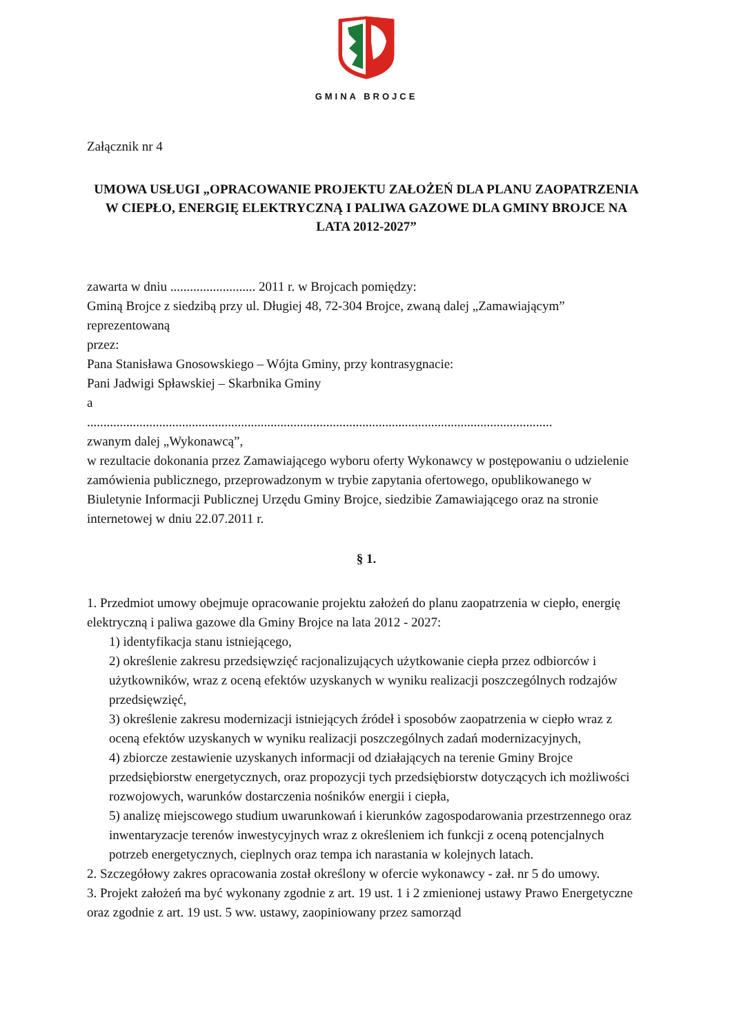GMINA BROJCE
Załącznik nr 4
UMOWA USŁUGI „OPRACOWANIE PROJEKTU ZAŁOŻEŃ DLA PLANU ZAOPATRZENIA W CIEPŁO, ENERGIĘ ELEKTRYCZNĄ I PALIWA GAZOWE DLA GMINY BROJCE NA LATA 2012-2027”
zawarta w dniu .......................... 2011 r. w Brojcach pomiędzy:
Gminą Brojce z siedzibą przy ul. Długiej 48, 72-304 Brojce, zwaną dalej „Zamawiającym” reprezentowaną
przez:
Pana Stanisława Gnosowskiego – Wójta Gminy, przy kontrasygnacie:
Pani Jadwigi Spławskiej – Skarbnika Gminy
a
..............................................................................................................................................
zwanym dalej „Wykonawcą”,
w rezultacie dokonania przez Zamawiającego wyboru oferty Wykonawcy w postępowaniu o udzielenie zamówienia publicznego, przeprowadzonym w trybie zapytania ofertowego, opublikowanego w Biuletynie Informacji Publicznej Urzędu Gminy Brojce, siedzibie Zamawiającego oraz na stronie internetowej w dniu 22.07.2011 r.
§ 1.
1. Przedmiot umowy obejmuje opracowanie projektu założeń do planu zaopatrzenia w ciepło, energię elektryczną i paliwa gazowe dla Gminy Brojce na lata 2012 - 2027:
1) identyfikacja stanu istniejącego,
2) określenie zakresu przedsięwzięć racjonalizujących użytkowanie ciepła przez odbiorców i użytkowników, wraz z oceną efektów uzyskanych w wyniku realizacji poszczególnych rodzajów przedsięwzięć,
3) określenie zakresu modernizacji istniejących źródeł i sposobów zaopatrzenia w ciepło wraz z oceną efektów uzyskanych w wyniku realizacji poszczególnych zadań modernizacyjnych,
4) zbiorcze zestawienie uzyskanych informacji od działających na terenie Gminy Brojce przedsiębiorstw energetycznych, oraz propozycji tych przedsiębiorstw dotyczących ich możliwości rozwojowych, warunków dostarczenia nośników energii i ciepła,
5) analizę miejscowego studium uwarunkowań i kierunków zagospodarowania przestrzennego oraz inwentaryzacje terenów inwestycyjnych wraz z określeniem ich funkcji z oceną potencjalnych potrzeb energetycznych, cieplnych oraz tempa ich narastania w kolejnych latach.
2. Szczegółowy zakres opracowania został określony w ofercie wykonawcy - zał. nr 5 do umowy.
3. Projekt założeń ma być wykonany zgodnie z art. 19 ust. 1 i 2 zmienionej ustawy Prawo Energetyczne oraz zgodnie z art. 19 ust. 5 ww. ustawy, zaopiniowany przez samorząd